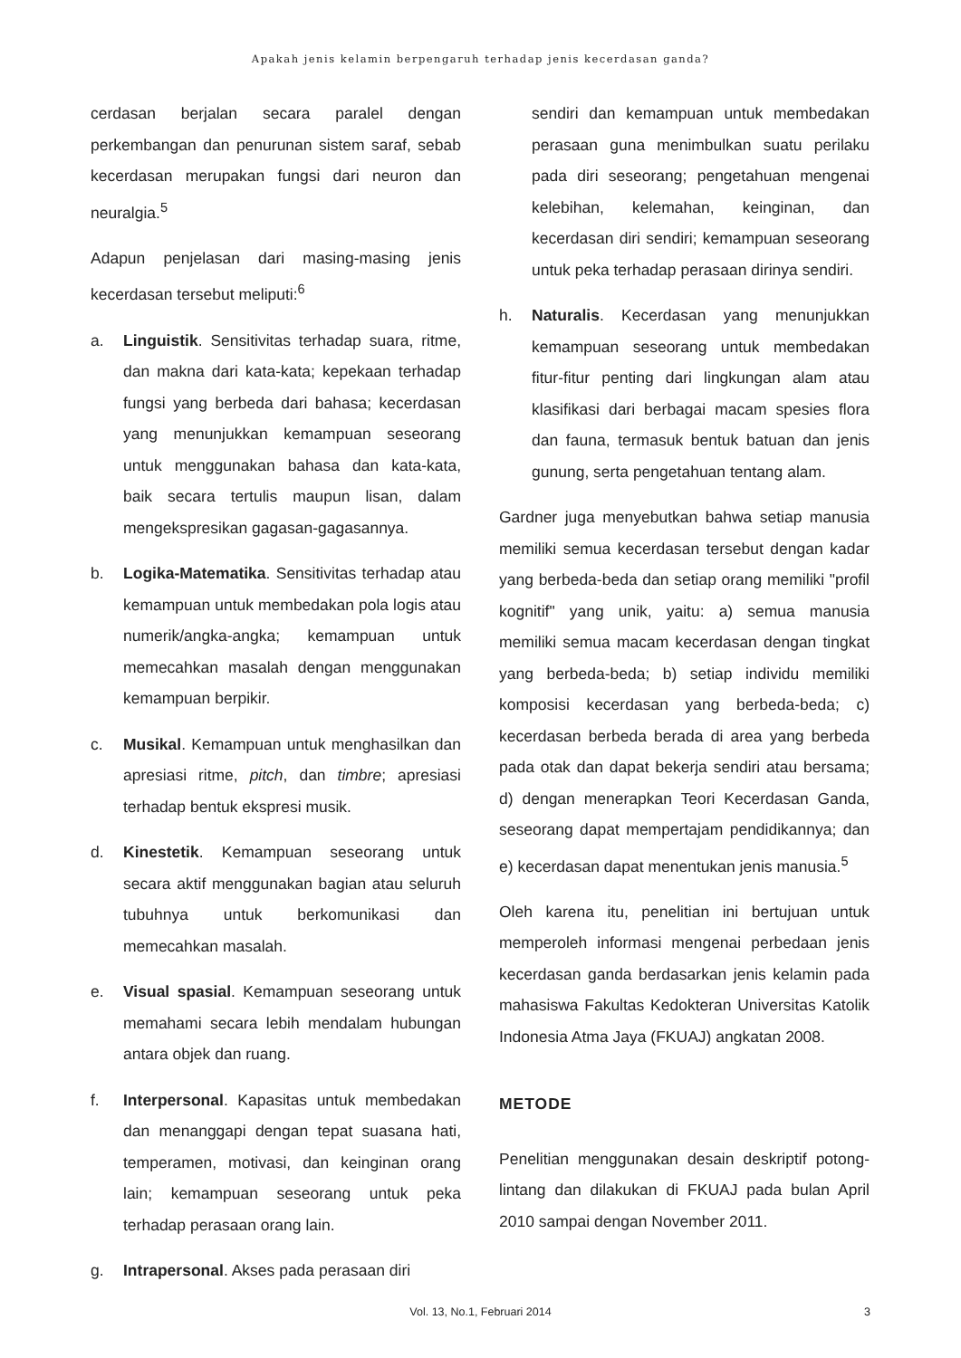Apakah jenis kelamin berpengaruh terhadap jenis kecerdasan ganda?
cerdasan berjalan secara paralel dengan perkembangan dan penurunan sistem saraf, sebab kecerdasan merupakan fungsi dari neuron dan neuralgia.<sup>5</sup>
Adapun penjelasan dari masing-masing jenis kecerdasan tersebut meliputi:<sup>6</sup>
a. Linguistik. Sensitivitas terhadap suara, ritme, dan makna dari kata-kata; kepekaan terhadap fungsi yang berbeda dari bahasa; kecerdasan yang menunjukkan kemampuan seseorang untuk menggunakan bahasa dan kata-kata, baik secara tertulis maupun lisan, dalam mengekspresikan gagasan-gagasannya.
b. Logika-Matematika. Sensitivitas terhadap atau kemampuan untuk membedakan pola logis atau numerik/angka-angka; kemampuan untuk memecahkan masalah dengan menggunakan kemampuan berpikir.
c. Musikal. Kemampuan untuk menghasilkan dan apresiasi ritme, pitch, dan timbre; apresiasi terhadap bentuk ekspresi musik.
d. Kinestetik. Kemampuan seseorang untuk secara aktif menggunakan bagian atau seluruh tubuhnya untuk berkomunikasi dan memecahkan masalah.
e. Visual spasial. Kemampuan seseorang untuk memahami secara lebih mendalam hubungan antara objek dan ruang.
f. Interpersonal. Kapasitas untuk membedakan dan menanggapi dengan tepat suasana hati, temperamen, motivasi, dan keinginan orang lain; kemampuan seseorang untuk peka terhadap perasaan orang lain.
g. Intrapersonal. Akses pada perasaan diri
sendiri dan kemampuan untuk membedakan perasaan guna menimbulkan suatu perilaku pada diri seseorang; pengetahuan mengenai kelebihan, kelemahan, keinginan, dan kecerdasan diri sendiri; kemampuan seseorang untuk peka terhadap perasaan dirinya sendiri.
h. Naturalis. Kecerdasan yang menunjukkan kemampuan seseorang untuk membedakan fitur-fitur penting dari lingkungan alam atau klasifikasi dari berbagai macam spesies flora dan fauna, termasuk bentuk batuan dan jenis gunung, serta pengetahuan tentang alam.
Gardner juga menyebutkan bahwa setiap manusia memiliki semua kecerdasan tersebut dengan kadar yang berbeda-beda dan setiap orang memiliki "profil kognitif" yang unik, yaitu: a) semua manusia memiliki semua macam kecerdasan dengan tingkat yang berbeda-beda; b) setiap individu memiliki komposisi kecerdasan yang berbeda-beda; c) kecerdasan berbeda berada di area yang berbeda pada otak dan dapat bekerja sendiri atau bersama; d) dengan menerapkan Teori Kecerdasan Ganda, seseorang dapat mempertajam pendidikannya; dan e) kecerdasan dapat menentukan jenis manusia.<sup>5</sup>
Oleh karena itu, penelitian ini bertujuan untuk memperoleh informasi mengenai perbedaan jenis kecerdasan ganda berdasarkan jenis kelamin pada mahasiswa Fakultas Kedokteran Universitas Katolik Indonesia Atma Jaya (FKUAJ) angkatan 2008.
METODE
Penelitian menggunakan desain deskriptif potong-lintang dan dilakukan di FKUAJ pada bulan April 2010 sampai dengan November 2011.
Vol. 13, No.1, Februari 2014 3